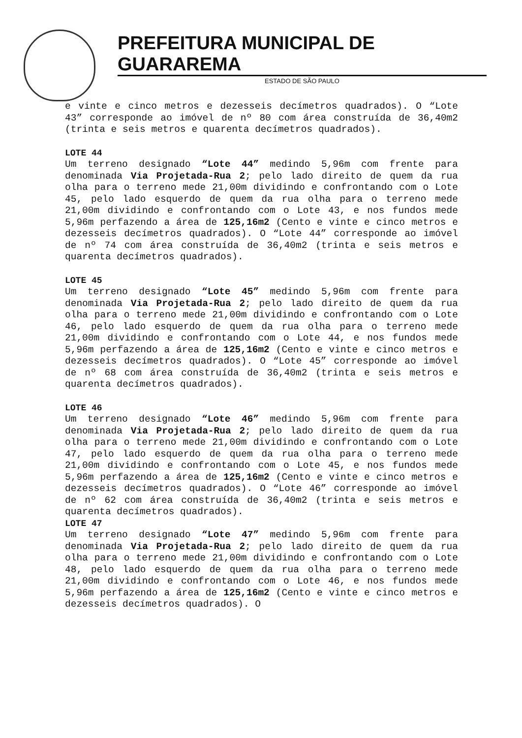PREFEITURA MUNICIPAL DE GUARAREMA
ESTADO DE SÃO PAULO
e vinte e cinco metros e dezesseis decímetros quadrados). O “Lote 43” corresponde ao imóvel de nº 80 com área construída de 36,40m2 (trinta e seis metros e quarenta decímetros quadrados).
LOTE 44
Um terreno designado “Lote 44” medindo 5,96m com frente para denominada Via Projetada-Rua 2; pelo lado direito de quem da rua olha para o terreno mede 21,00m dividindo e confrontando com o Lote 45, pelo lado esquerdo de quem da rua olha para o terreno mede 21,00m dividindo e confrontando com o Lote 43, e nos fundos mede 5,96m perfazendo a área de 125,16m2 (Cento e vinte e cinco metros e dezesseis decímetros quadrados). O “Lote 44” corresponde ao imóvel de nº 74 com área construída de 36,40m2 (trinta e seis metros e quarenta decímetros quadrados).
LOTE 45
Um terreno designado “Lote 45” medindo 5,96m com frente para denominada Via Projetada-Rua 2; pelo lado direito de quem da rua olha para o terreno mede 21,00m dividindo e confrontando com o Lote 46, pelo lado esquerdo de quem da rua olha para o terreno mede 21,00m dividindo e confrontando com o Lote 44, e nos fundos mede 5,96m perfazendo a área de 125,16m2 (Cento e vinte e cinco metros e dezesseis decímetros quadrados). O “Lote 45” corresponde ao imóvel de nº 68 com área construída de 36,40m2 (trinta e seis metros e quarenta decímetros quadrados).
LOTE 46
Um terreno designado “Lote 46” medindo 5,96m com frente para denominada Via Projetada-Rua 2; pelo lado direito de quem da rua olha para o terreno mede 21,00m dividindo e confrontando com o Lote 47, pelo lado esquerdo de quem da rua olha para o terreno mede 21,00m dividindo e confrontando com o Lote 45, e nos fundos mede 5,96m perfazendo a área de 125,16m2 (Cento e vinte e cinco metros e dezesseis decímetros quadrados). O “Lote 46” corresponde ao imóvel de nº 62 com área construída de 36,40m2 (trinta e seis metros e quarenta decímetros quadrados).
LOTE 47
Um terreno designado “Lote 47” medindo 5,96m com frente para denominada Via Projetada-Rua 2; pelo lado direito de quem da rua olha para o terreno mede 21,00m dividindo e confrontando com o Lote 48, pelo lado esquerdo de quem da rua olha para o terreno mede 21,00m dividindo e confrontando com o Lote 46, e nos fundos mede 5,96m perfazendo a área de 125,16m2 (Cento e vinte e cinco metros e dezesseis decímetros quadrados). O